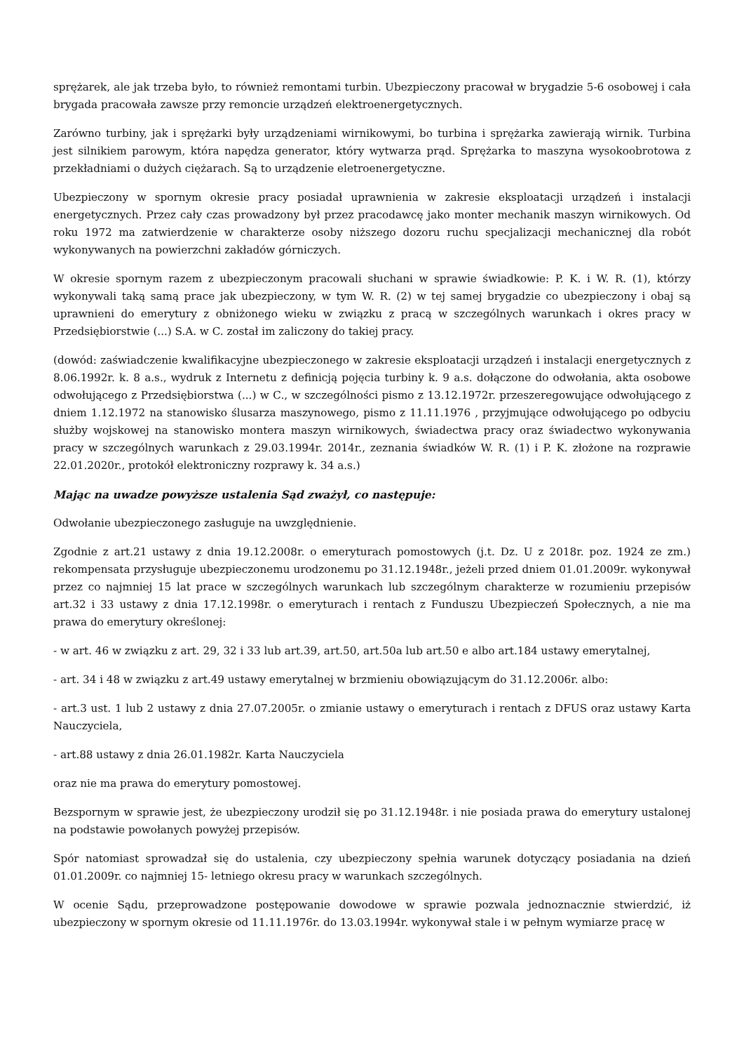sprężarek, ale jak trzeba było, to również remontami turbin. Ubezpieczony pracował w brygadzie 5-6 osobowej i cała brygada pracowała zawsze przy remoncie urządzeń elektroenergetycznych.
Zarówno turbiny, jak i sprężarki były urządzeniami wirnikowymi, bo turbina i sprężarka zawierają wirnik. Turbina jest silnikiem parowym, która napędza generator, który wytwarza prąd. Sprężarka to maszyna wysokoobrotowa z przekładniami o dużych ciężarach. Są to urządzenie eletroenergetyczne.
Ubezpieczony w spornym okresie pracy posiadał uprawnienia w zakresie eksploatacji urządzeń i instalacji energetycznych. Przez cały czas prowadzony był przez pracodawcę jako monter mechanik maszyn wirnikowych. Od roku 1972 ma zatwierdzenie w charakterze osoby niższego dozoru ruchu specjalizacji mechanicznej dla robót wykonywanych na powierzchni zakładów górniczych.
W okresie spornym razem z ubezpieczonym pracowali słuchani w sprawie świadkowie: P. K. i W. R. (1), którzy wykonywali taką samą prace jak ubezpieczony, w tym W. R. (2) w tej samej brygadzie co ubezpieczony i obaj są uprawnieni do emerytury z obniżonego wieku w związku z pracą w szczególnych warunkach i okres pracy w Przedsiębiorstwie (...) S.A. w C. został im zaliczony do takiej pracy.
(dowód: zaświadczenie kwalifikacyjne ubezpieczonego w zakresie eksploatacji urządzeń i instalacji energetycznych z 8.06.1992r. k. 8 a.s., wydruk z Internetu z definicją pojęcia turbiny k. 9 a.s. dołączone do odwołania, akta osobowe odwołującego z Przedsiębiorstwa (...) w C., w szczególności pismo z 13.12.1972r. przeszeregowujące odwołującego z dniem 1.12.1972 na stanowisko ślusarza maszynowego, pismo z 11.11.1976 , przyjmujące odwołującego po odbyciu służby wojskowej na stanowisko montera maszyn wirnikowych, świadectwa pracy oraz świadectwo wykonywania pracy w szczególnych warunkach z 29.03.1994r. 2014r., zeznania świadków W. R. (1) i P. K. złożone na rozprawie 22.01.2020r., protokół elektroniczny rozprawy k. 34 a.s.)
Mając na uwadze powyższe ustalenia Sąd zważył, co następuje:
Odwołanie ubezpieczonego zasługuje na uwzględnienie.
Zgodnie z art.21 ustawy z dnia 19.12.2008r. o emeryturach pomostowych (j.t. Dz. U z 2018r. poz. 1924 ze zm.) rekompensata przysługuje ubezpieczonemu urodzonemu po 31.12.1948r., jeżeli przed dniem 01.01.2009r. wykonywał przez co najmniej 15 lat prace w szczególnych warunkach lub szczególnym charakterze w rozumieniu przepisów art.32 i 33 ustawy z dnia 17.12.1998r. o emeryturach i rentach z Funduszu Ubezpieczeń Społecznych, a nie ma prawa do emerytury określonej:
- w art. 46 w związku z art. 29, 32 i 33 lub art.39, art.50, art.50a lub art.50 e albo art.184 ustawy emerytalnej,
- art. 34 i 48 w związku z art.49 ustawy emerytalnej w brzmieniu obowiązującym do 31.12.2006r. albo:
- art.3 ust. 1 lub 2 ustawy z dnia 27.07.2005r. o zmianie ustawy o emeryturach i rentach z DFUS oraz ustawy Karta Nauczyciela,
- art.88 ustawy z dnia 26.01.1982r. Karta Nauczyciela
oraz nie ma prawa do emerytury pomostowej.
Bezspornym w sprawie jest, że ubezpieczony urodził się po 31.12.1948r. i nie posiada prawa do emerytury ustalonej na podstawie powołanych powyżej przepisów.
Spór natomiast sprowadzał się do ustalenia, czy ubezpieczony spełnia warunek dotyczący posiadania na dzień 01.01.2009r. co najmniej 15- letniego okresu pracy w warunkach szczególnych.
W ocenie Sądu, przeprowadzone postępowanie dowodowe w sprawie pozwala jednoznacznie stwierdzić, iż ubezpieczony w spornym okresie od 11.11.1976r. do 13.03.1994r. wykonywał stale i w pełnym wymiarze pracę w